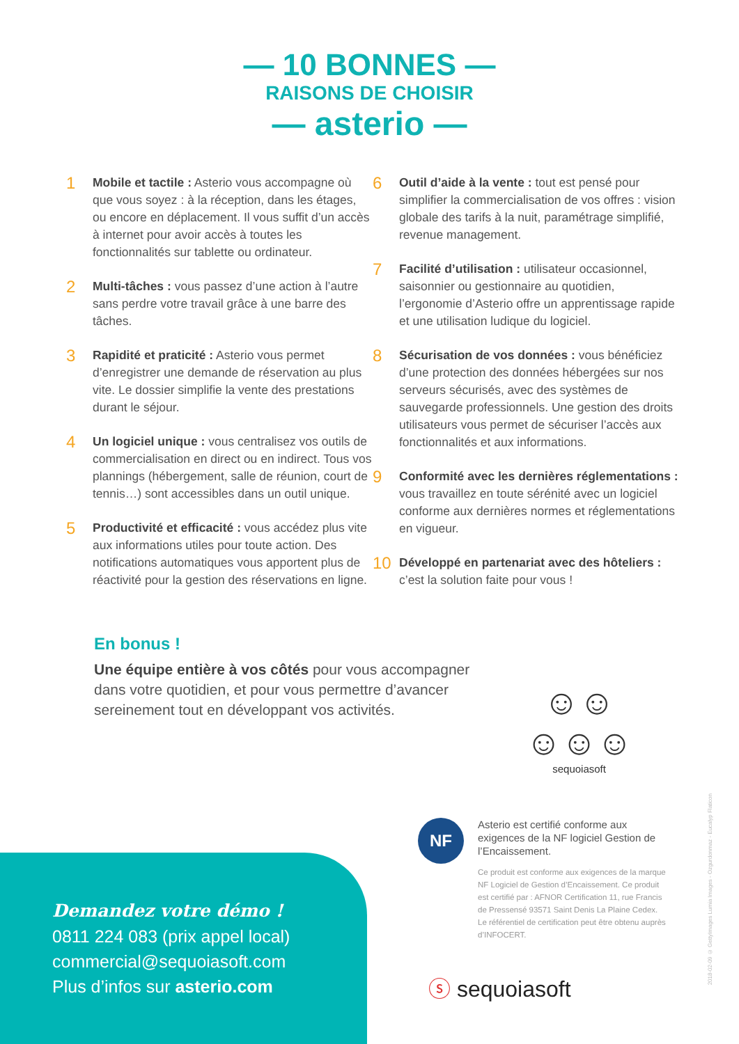— 10 BONNES —
RAISONS DE CHOISIR
— asterio —
1
Mobile et tactile : Asterio vous accompagne où que vous soyez : à la réception, dans les étages, ou encore en déplacement. Il vous suffit d’un accès à internet pour avoir accès à toutes les fonctionnalités sur tablette ou ordinateur.
2
Multi-tâches : vous passez d’une action à l’autre sans perdre votre travail grâce à une barre des tâches.
3
Rapidité et praticité : Asterio vous permet d’enregistrer une demande de réservation au plus vite. Le dossier simplifie la vente des prestations durant le séjour.
4
Un logiciel unique : vous centralisez vos outils de commercialisation en direct ou en indirect. Tous vos plannings (hébergement, salle de réunion, court de tennis…) sont accessibles dans un outil unique.
5
Productivité et efficacité : vous accédez plus vite aux informations utiles pour toute action. Des notifications automatiques vous apportent plus de réactivité pour la gestion des réservations en ligne.
6
Outil d’aide à la vente : tout est pensé pour simplifier la commercialisation de vos offres : vision globale des tarifs à la nuit, paramétrage simplifié, revenue management.
7
Facilité d’utilisation : utilisateur occasionnel, saisonnier ou gestionnaire au quotidien, l’ergonomie d’Asterio offre un apprentissage rapide et une utilisation ludique du logiciel.
8
Sécurisation de vos données : vous bénéficiez d’une protection des données hébergées sur nos serveurs sécurisés, avec des systèmes de sauvegarde professionnels. Une gestion des droits utilisateurs vous permet de sécuriser l’accès aux fonctionnalités et aux informations.
9
Conformité avec les dernières réglementations : vous travaillez en toute sérénité avec un logiciel conforme aux dernières normes et réglementations en vigueur.
10
Développé en partenariat avec des hôteliers : c’est la solution faite pour vous !
En bonus !
Une équipe entière à vos côtés pour vous accompagner dans votre quotidien, et pour vous permettre d’avancer sereinement tout en développant vos activités.
☺☺
☺☺☺
sequoiasoft
NF
Asterio est certifié conforme aux exigences de la NF logiciel Gestion de l’Encaissement.
Ce produit est conforme aux exigences de la marque NF Logiciel de Gestion d’Encaissement. Ce produit est certifié par : AFNOR Certification 11, rue Francis de Pressensé 93571 Saint Denis La Plaine Cedex. Le référentiel de certification peut être obtenu auprès d’INFOCERT.
Demandez votre démo !
0811 224 083 (prix appel local)
commercial@sequoiasoft.com
Plus d’infos sur asterio.com
ⓢ sequoiasoft
2018-02-09 © GettyImages Lumia Images - Ozgurdonmaz - Eucalyp Flaticon